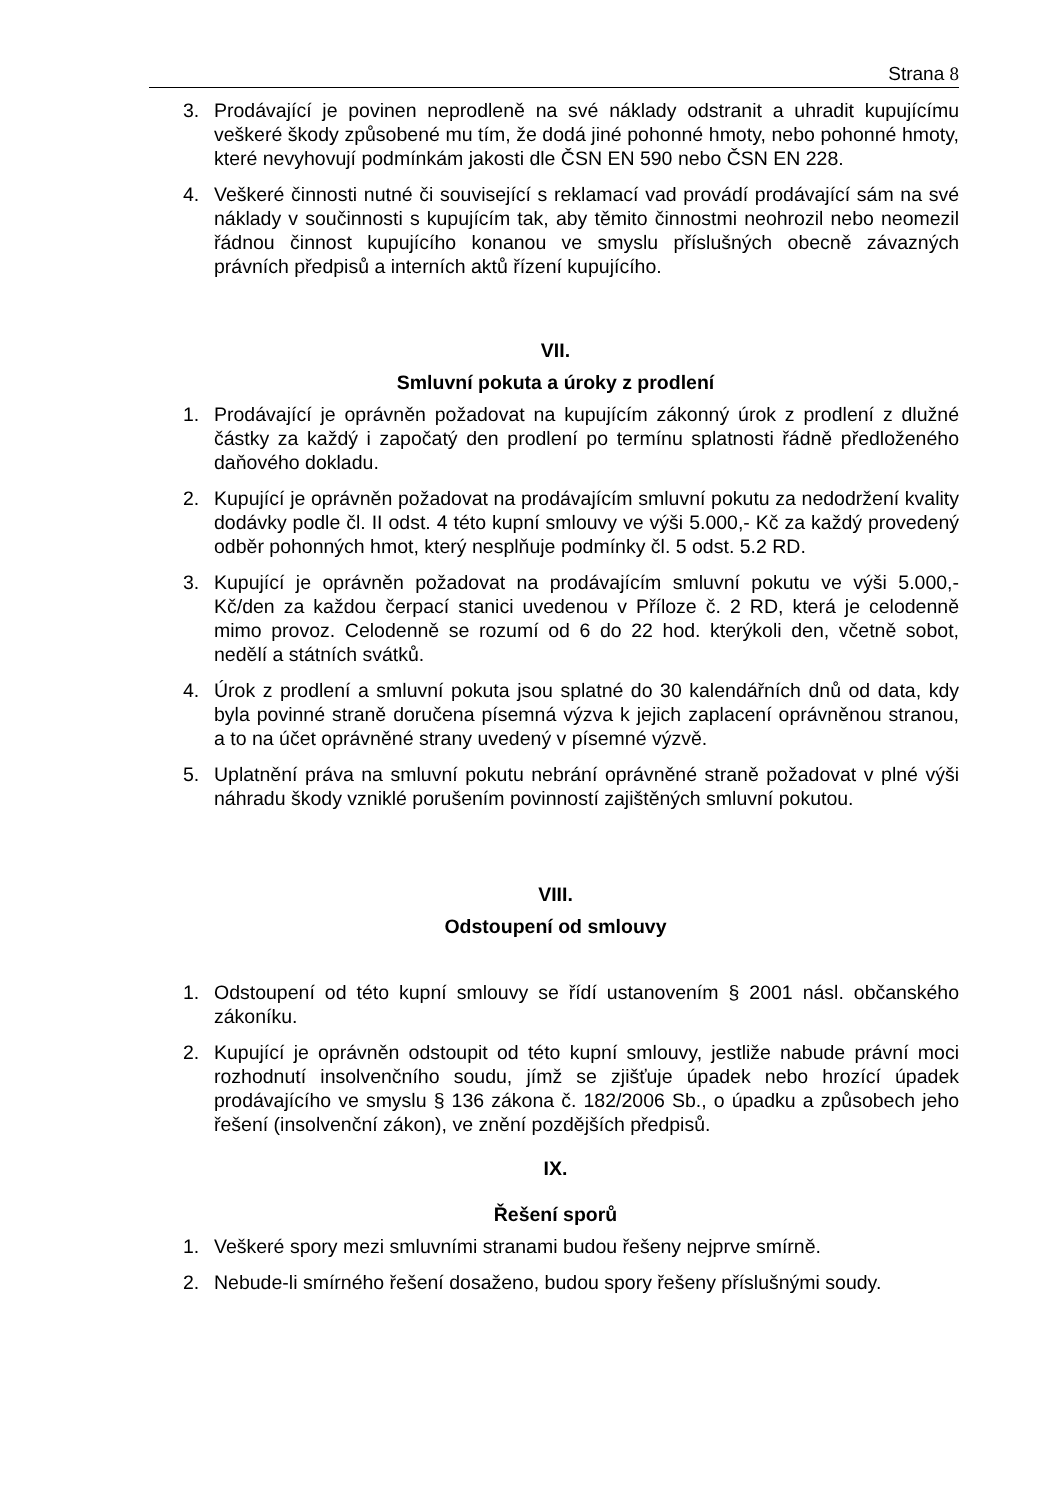Strana 8
3. Prodávající je povinen neprodleně na své náklady odstranit a uhradit kupujícímu veškeré škody způsobené mu tím, že dodá jiné pohonné hmoty, nebo pohonné hmoty, které nevyhovují podmínkám jakosti dle ČSN EN 590 nebo ČSN EN 228.
4. Veškeré činnosti nutné či související s reklamací vad provádí prodávající sám na své náklady v součinnosti s kupujícím tak, aby těmito činnostmi neohrozil nebo neomezil řádnou činnost kupujícího konanou ve smyslu příslušných obecně závazných právních předpisů a interních aktů řízení kupujícího.
VII.
Smluvní pokuta a úroky z prodlení
1. Prodávající je oprávněn požadovat na kupujícím zákonný úrok z prodlení z dlužné částky za každý i započatý den prodlení po termínu splatnosti řádně předloženého daňového dokladu.
2. Kupující je oprávněn požadovat na prodávajícím smluvní pokutu za nedodržení kvality dodávky podle čl. II odst. 4 této kupní smlouvy ve výši 5.000,- Kč za každý provedený odběr pohonných hmot, který nesplňuje podmínky čl. 5 odst. 5.2 RD.
3. Kupující je oprávněn požadovat na prodávajícím smluvní pokutu ve výši 5.000,- Kč/den za každou čerpací stanici uvedenou v Příloze č. 2 RD, která je celodenně mimo provoz. Celodenně se rozumí od 6 do 22 hod. kterýkoli den, včetně sobot, nedělí a státních svátků.
4. Úrok z prodlení a smluvní pokuta jsou splatné do 30 kalendářních dnů od data, kdy byla povinné straně doručena písemná výzva k jejich zaplacení oprávněnou stranou, a to na účet oprávněné strany uvedený v písemné výzvě.
5. Uplatnění práva na smluvní pokutu nebrání oprávněné straně požadovat v plné výši náhradu škody vzniklé porušením povinností zajištěných smluvní pokutou.
VIII.
Odstoupení od smlouvy
1. Odstoupení od této kupní smlouvy se řídí ustanovením § 2001 násl. občanského zákoníku.
2. Kupující je oprávněn odstoupit od této kupní smlouvy, jestliže nabude právní moci rozhodnutí insolvenčního soudu, jímž se zjišťuje úpadek nebo hrozící úpadek prodávajícího ve smyslu § 136 zákona č. 182/2006 Sb., o úpadku a způsobech jeho řešení (insolvenční zákon), ve znění pozdějších předpisů.
IX.
Řešení sporů
1. Veškeré spory mezi smluvními stranami budou řešeny nejprve smírně.
2. Nebude-li smírného řešení dosaženo, budou spory řešeny příslušnými soudy.